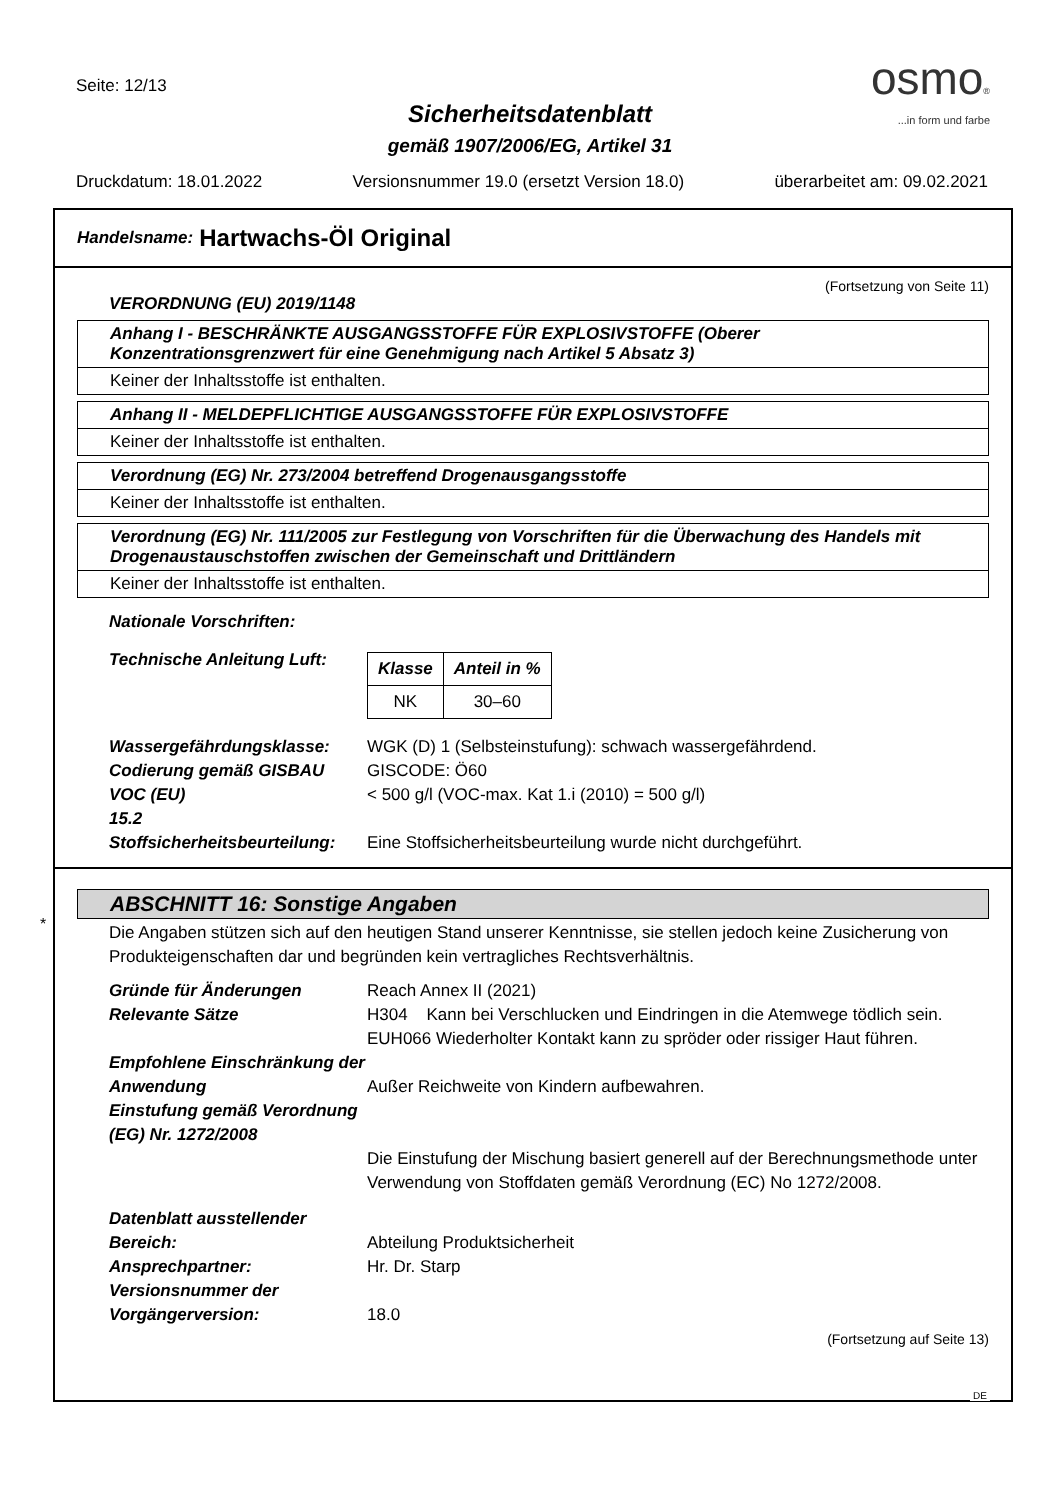Seite: 12/13
Sicherheitsdatenblatt
gemäß 1907/2006/EG, Artikel 31
osmo®
...in form und farbe
Druckdatum: 18.01.2022 Versionsnummer 19.0 (ersetzt Version 18.0) überarbeitet am: 09.02.2021
Handelsname: Hartwachs-Öl Original
(Fortsetzung von Seite 11)
VERORDNUNG (EU) 2019/1148
Anhang I - BESCHRÄNKTE AUSGANGSSTOFFE FÜR EXPLOSIVSTOFFE (Oberer Konzentrationsgrenzwert für eine Genehmigung nach Artikel 5 Absatz 3)
Keiner der Inhaltsstoffe ist enthalten.
Anhang II - MELDEPFLICHTIGE AUSGANGSSTOFFE FÜR EXPLOSIVSTOFFE
Keiner der Inhaltsstoffe ist enthalten.
Verordnung (EG) Nr. 273/2004 betreffend Drogenausgangsstoffe
Keiner der Inhaltsstoffe ist enthalten.
Verordnung (EG) Nr. 111/2005 zur Festlegung von Vorschriften für die Überwachung des Handels mit Drogenaustauschstoffen zwischen der Gemeinschaft und Drittländern
Keiner der Inhaltsstoffe ist enthalten.
Nationale Vorschriften:
Technische Anleitung Luft:
| Klasse | Anteil in % |
| --- | --- |
| NK | 30–60 |
Wassergefährdungsklasse: WGK (D) 1 (Selbsteinstufung): schwach wassergefährdend.
Codierung gemäß GISBAU GISCODE: Ö60
VOC (EU) < 500 g/l (VOC-max. Kat 1.i (2010) = 500 g/l)
15.2
Stoffsicherheitsbeurteilung:
Eine Stoffsicherheitsbeurteilung wurde nicht durchgeführt.
ABSCHNITT 16: Sonstige Angaben
Die Angaben stützen sich auf den heutigen Stand unserer Kenntnisse, sie stellen jedoch keine Zusicherung von Produkteigenschaften dar und begründen kein vertragliches Rechtsverhältnis.
Gründe für Änderungen Reach Annex II (2021)
Relevante Sätze H304 Kann bei Verschlucken und Eindringen in die Atemwege tödlich sein.
EUH066 Wiederholter Kontakt kann zu spröder oder rissiger Haut führen.
Empfohlene Einschränkung der Anwendung
Außer Reichweite von Kindern aufbewahren.
Einstufung gemäß Verordnung (EG) Nr. 1272/2008
Die Einstufung der Mischung basiert generell auf der Berechnungsmethode unter Verwendung von Stoffdaten gemäß Verordnung (EC) No 1272/2008.
Datenblatt ausstellender Bereich:
Abteilung Produktsicherheit
Ansprechpartner: Hr. Dr. Starp
Versionsnummer der Vorgängerversion:
18.0
(Fortsetzung auf Seite 13)
*
DE